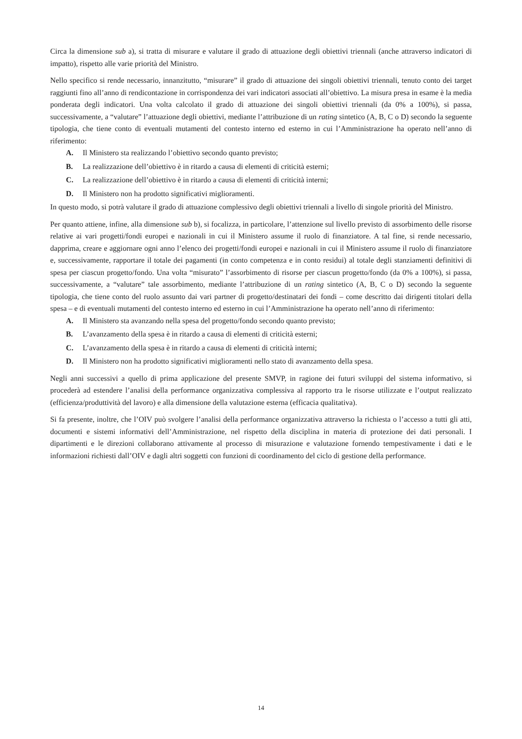Circa la dimensione sub a), si tratta di misurare e valutare il grado di attuazione degli obiettivi triennali (anche attraverso indicatori di impatto), rispetto alle varie priorità del Ministro.
Nello specifico si rende necessario, innanzitutto, “misurare” il grado di attuazione dei singoli obiettivi triennali, tenuto conto dei target raggiunti fino all’anno di rendicontazione in corrispondenza dei vari indicatori associati all’obiettivo. La misura presa in esame è la media ponderata degli indicatori. Una volta calcolato il grado di attuazione dei singoli obiettivi triennali (da 0% a 100%), si passa, successivamente, a “valutare” l’attuazione degli obiettivi, mediante l’attribuzione di un rating sintetico (A, B, C o D) secondo la seguente tipologia, che tiene conto di eventuali mutamenti del contesto interno ed esterno in cui l’Amministrazione ha operato nell’anno di riferimento:
A. Il Ministero sta realizzando l’obiettivo secondo quanto previsto;
B. La realizzazione dell’obiettivo è in ritardo a causa di elementi di criticità esterni;
C. La realizzazione dell’obiettivo è in ritardo a causa di elementi di criticità interni;
D. Il Ministero non ha prodotto significativi miglioramenti.
In questo modo, si potrà valutare il grado di attuazione complessivo degli obiettivi triennali a livello di singole priorità del Ministro.
Per quanto attiene, infine, alla dimensione sub b), si focalizza, in particolare, l’attenzione sul livello previsto di assorbimento delle risorse relative ai vari progetti/fondi europei e nazionali in cui il Ministero assume il ruolo di finanziatore. A tal fine, si rende necessario, dapprima, creare e aggiornare ogni anno l’elenco dei progetti/fondi europei e nazionali in cui il Ministero assume il ruolo di finanziatore e, successivamente, rapportare il totale dei pagamenti (in conto competenza e in conto residui) al totale degli stanziamenti definitivi di spesa per ciascun progetto/fondo. Una volta “misurato” l’assorbimento di risorse per ciascun progetto/fondo (da 0% a 100%), si passa, successivamente, a “valutare” tale assorbimento, mediante l’attribuzione di un rating sintetico (A, B, C o D) secondo la seguente tipologia, che tiene conto del ruolo assunto dai vari partner di progetto/destinatari dei fondi – come descritto dai dirigenti titolari della spesa – e di eventuali mutamenti del contesto interno ed esterno in cui l’Amministrazione ha operato nell’anno di riferimento:
A. Il Ministero sta avanzando nella spesa del progetto/fondo secondo quanto previsto;
B. L’avanzamento della spesa è in ritardo a causa di elementi di criticità esterni;
C. L’avanzamento della spesa è in ritardo a causa di elementi di criticità interni;
D. Il Ministero non ha prodotto significativi miglioramenti nello stato di avanzamento della spesa.
Negli anni successivi a quello di prima applicazione del presente SMVP, in ragione dei futuri sviluppi del sistema informativo, si procederà ad estendere l’analisi della performance organizzativa complessiva al rapporto tra le risorse utilizzate e l’output realizzato (efficienza/produttività del lavoro) e alla dimensione della valutazione esterna (efficacia qualitativa).
Si fa presente, inoltre, che l’OIV può svolgere l’analisi della performance organizzativa attraverso la richiesta o l’accesso a tutti gli atti, documenti e sistemi informativi dell’Amministrazione, nel rispetto della disciplina in materia di protezione dei dati personali. I dipartimenti e le direzioni collaborano attivamente al processo di misurazione e valutazione fornendo tempestivamente i dati e le informazioni richiesti dall’OIV e dagli altri soggetti con funzioni di coordinamento del ciclo di gestione della performance.
14